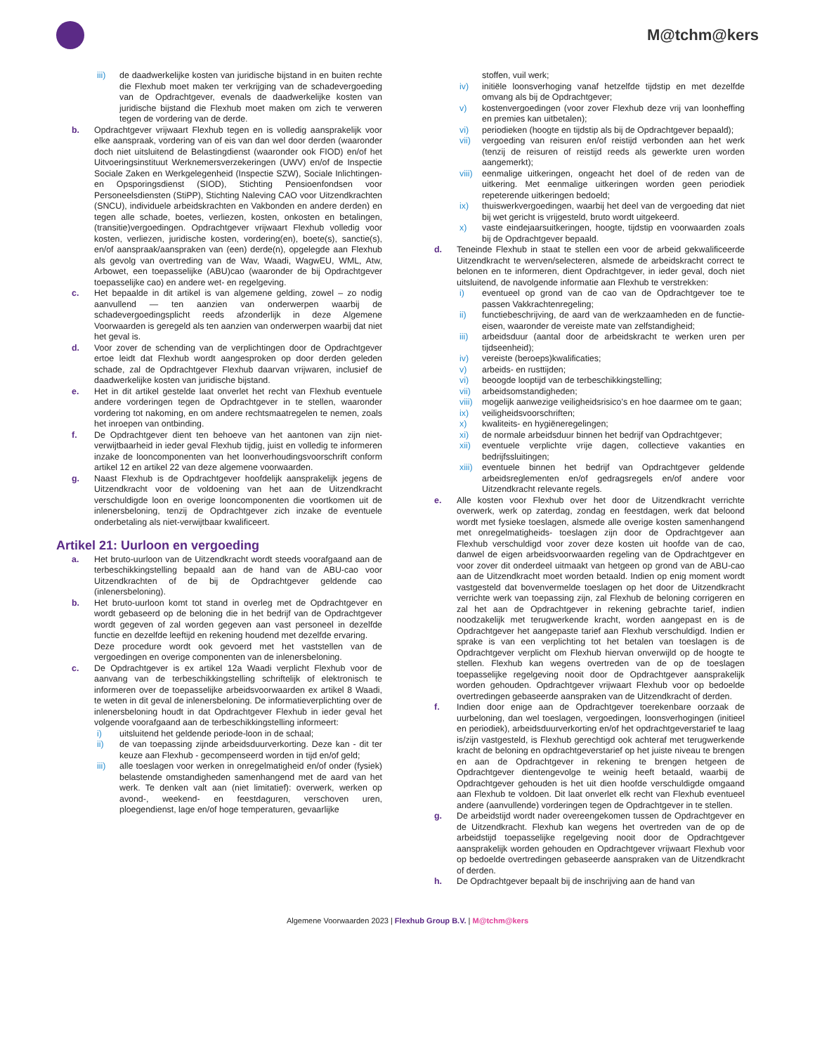M@tchm@kers
iii) de daadwerkelijke kosten van juridische bijstand in en buiten rechte die Flexhub moet maken ter verkrijging van de schadevergoeding van de Opdrachtgever, evenals de daadwerkelijke kosten van juridische bijstand die Flexhub moet maken om zich te verweren tegen de vordering van de derde.
b. Opdrachtgever vrijwaart Flexhub tegen en is volledig aansprakelijk voor elke aanspraak, vordering van of eis van dan wel door derden (waaronder doch niet uitsluitend de Belastingdienst (waaronder ook FIOD) en/of het Uitvoeringsinstituut Werknemersverzekeringen (UWV) en/of de Inspectie Sociale Zaken en Werkgelegenheid (Inspectie SZW), Sociale Inlichtingen- en Opsporingsdienst (SIOD), Stichting Pensioenfondsen voor Personeelsdiensten (StiPP), Stichting Naleving CAO voor Uitzendkrachten (SNCU), individuele arbeidskrachten en Vakbonden en andere derden) en tegen alle schade, boetes, verliezen, kosten, onkosten en betalingen, (transitie)vergoedingen. Opdrachtgever vrijwaart Flexhub volledig voor kosten, verliezen, juridische kosten, vordering(en), boete(s), sanctie(s), en/of aanspraak/aanspraken van (een) derde(n), opgelegde aan Flexhub als gevolg van overtreding van de Wav, Waadi, WagwEU, WML, Atw, Arbowet, een toepasselijke (ABU)cao (waaronder de bij Opdrachtgever toepasselijke cao) en andere wet- en regelgeving.
c. Het bepaalde in dit artikel is van algemene gelding, zowel – zo nodig aanvullend — ten aanzien van onderwerpen waarbij de schadevergoedingsplicht reeds afzonderlijk in deze Algemene Voorwaarden is geregeld als ten aanzien van onderwerpen waarbij dat niet het geval is.
d. Voor zover de schending van de verplichtingen door de Opdrachtgever ertoe leidt dat Flexhub wordt aangesproken op door derden geleden schade, zal de Opdrachtgever Flexhub daarvan vrijwaren, inclusief de daadwerkelijke kosten van juridische bijstand.
e. Het in dit artikel gestelde laat onverlet het recht van Flexhub eventuele andere vorderingen tegen de Opdrachtgever in te stellen, waaronder vordering tot nakoming, en om andere rechtsmaatregelen te nemen, zoals het inroepen van ontbinding.
f. De Opdrachtgever dient ten behoeve van het aantonen van zijn niet-verwijtbaarheid in ieder geval Flexhub tijdig, juist en volledig te informeren inzake de looncomponenten van het loonverhoudingsvoorschrift conform artikel 12 en artikel 22 van deze algemene voorwaarden.
g. Naast Flexhub is de Opdrachtgever hoofdelijk aansprakelijk jegens de Uitzendkracht voor de voldoening van het aan de Uitzendkracht verschuldigde loon en overige looncomponenten die voortkomen uit de inlenersbeloning, tenzij de Opdrachtgever zich inzake de eventuele onderbetaling als niet-verwijtbaar kwalificeert.
Artikel 21: Uurloon en vergoeding
a. Het bruto-uurloon van de Uitzendkracht wordt steeds voorafgaand aan de terbeschikkingstelling bepaald aan de hand van de ABU-cao voor Uitzendkrachten of de bij de Opdrachtgever geldende cao (inlenersbeloning).
b. Het bruto-uurloon komt tot stand in overleg met de Opdrachtgever en wordt gebaseerd op de beloning die in het bedrijf van de Opdrachtgever wordt gegeven of zal worden gegeven aan vast personeel in dezelfde functie en dezelfde leeftijd en rekening houdend met dezelfde ervaring.
Deze procedure wordt ook gevoerd met het vaststellen van de vergoedingen en overige componenten van de inlenersbeloning.
c. De Opdrachtgever is ex artikel 12a Waadi verplicht Flexhub voor de aanvang van de terbeschikkingstelling schriftelijk of elektronisch te informeren over de toepasselijke arbeidsvoorwaarden ex artikel 8 Waadi, te weten in dit geval de inlenersbeloning. De informatieverplichting over de inlenersbeloning houdt in dat Opdrachtgever Flexhub in ieder geval het volgende voorafgaand aan de terbeschikkingstelling informeert:
i) uitsluitend het geldende periode-loon in de schaal;
ii) de van toepassing zijnde arbeidsduurverkorting. Deze kan - dit ter keuze aan Flexhub - gecompenseerd worden in tijd en/of geld;
iii) alle toeslagen voor werken in onregelmatigheid en/of onder (fysiek) belastende omstandigheden samenhangend met de aard van het werk. Te denken valt aan (niet limitatief): overwerk, werken op avond-, weekend- en feestdaguren, verschoven uren, ploegendienst, lage en/of hoge temperaturen, gevaarlijke
stoffen, vuil werk;
iv) initiële loonsverhoging vanaf hetzelfde tijdstip en met dezelfde omvang als bij de Opdrachtgever;
v) kostenvergoedingen (voor zover Flexhub deze vrij van loonheffing en premies kan uitbetalen);
vi) periodieken (hoogte en tijdstip als bij de Opdrachtgever bepaald);
vii) vergoeding van reisuren en/of reistijd verbonden aan het werk (tenzij de reisuren of reistijd reeds als gewerkte uren worden aangemerkt);
viii) eenmalige uitkeringen, ongeacht het doel of de reden van de uitkering. Met eenmalige uitkeringen worden geen periodiek repeterende uitkeringen bedoeld;
ix) thuiswerkvergoedingen, waarbij het deel van de vergoeding dat niet bij wet gericht is vrijgesteld, bruto wordt uitgekeerd.
x) vaste eindejaarsuitkeringen, hoogte, tijdstip en voorwaarden zoals bij de Opdrachtgever bepaald.
d. Teneinde Flexhub in staat te stellen een voor de arbeid gekwalificeerde Uitzendkracht te werven/selecteren, alsmede de arbeidskracht correct te belonen en te informeren, dient Opdrachtgever, in ieder geval, doch niet uitsluitend, de navolgende informatie aan Flexhub te verstrekken:
i) eventueel op grond van de cao van de Opdrachtgever toe te passen Vakkrachtenregeling;
ii) functiebeschrijving, de aard van de werkzaamheden en de functie-eisen, waaronder de vereiste mate van zelfstandigheid;
iii) arbeidsduur (aantal door de arbeidskracht te werken uren per tijdseenheid);
iv) vereiste (beroeps)kwalificaties;
v) arbeids- en rusttijden;
vi) beoogde looptijd van de terbeschikkingstelling;
vii) arbeidsomstandigheden;
viii) mogelijk aanwezige veiligheidsrisico’s en hoe daarmee om te gaan;
ix) veiligheidsvoorschriften;
x) kwaliteits- en hygiëneregelingen;
xi) de normale arbeidsduur binnen het bedrijf van Opdrachtgever;
xii) eventuele verplichte vrije dagen, collectieve vakanties en bedrijfssluitingen;
xiii) eventuele binnen het bedrijf van Opdrachtgever geldende arbeidsreglementen en/of gedragsregels en/of andere voor Uitzendkracht relevante regels.
e. Alle kosten voor Flexhub over het door de Uitzendkracht verrichte overwerk, werk op zaterdag, zondag en feestdagen, werk dat beloond wordt met fysieke toeslagen, alsmede alle overige kosten samenhangend met onregelmatigheids- toeslagen zijn door de Opdrachtgever aan Flexhub verschuldigd voor zover deze kosten uit hoofde van de cao, danwel de eigen arbeidsvoorwaarden regeling van de Opdrachtgever en voor zover dit onderdeel uitmaakt van hetgeen op grond van de ABU-cao aan de Uitzendkracht moet worden betaald. Indien op enig moment wordt vastgesteld dat bovenvermelde toeslagen op het door de Uitzendkracht verrichte werk van toepassing zijn, zal Flexhub de beloning corrigeren en zal het aan de Opdrachtgever in rekening gebrachte tarief, indien noodzakelijk met terugwerkende kracht, worden aangepast en is de Opdrachtgever het aangepaste tarief aan Flexhub verschuldigd. Indien er sprake is van een verplichting tot het betalen van toeslagen is de Opdrachtgever verplicht om Flexhub hiervan onverwijld op de hoogte te stellen. Flexhub kan wegens overtreden van de op de toeslagen toepasselijke regelgeving nooit door de Opdrachtgever aansprakelijk worden gehouden. Opdrachtgever vrijwaart Flexhub voor op bedoelde overtredingen gebaseerde aanspraken van de Uitzendkracht of derden.
f. Indien door enige aan de Opdrachtgever toerekenbare oorzaak de uurbeloning, dan wel toeslagen, vergoedingen, loonsverhogingen (initieel en periodiek), arbeidsduurverkorting en/of het opdrachtgeverstarief te laag is/zijn vastgesteld, is Flexhub gerechtigd ook achteraf met terugwerkende kracht de beloning en opdrachtgeverstarief op het juiste niveau te brengen en aan de Opdrachtgever in rekening te brengen hetgeen de Opdrachtgever dientengevolge te weinig heeft betaald, waarbij de Opdrachtgever gehouden is het uit dien hoofde verschuldigde omgaand aan Flexhub te voldoen. Dit laat onverlet elk recht van Flexhub eventueel andere (aanvullende) vorderingen tegen de Opdrachtgever in te stellen.
g. De arbeidstijd wordt nader overeengekomen tussen de Opdrachtgever en de Uitzendkracht. Flexhub kan wegens het overtreden van de op de arbeidstijd toepasselijke regelgeving nooit door de Opdrachtgever aansprakelijk worden gehouden en Opdrachtgever vrijwaart Flexhub voor op bedoelde overtredingen gebaseerde aanspraken van de Uitzendkracht of derden.
h. De Opdrachtgever bepaalt bij de inschrijving aan de hand van
Algemene Voorwaarden 2023 | Flexhub Group B.V. | M@tchm@kers